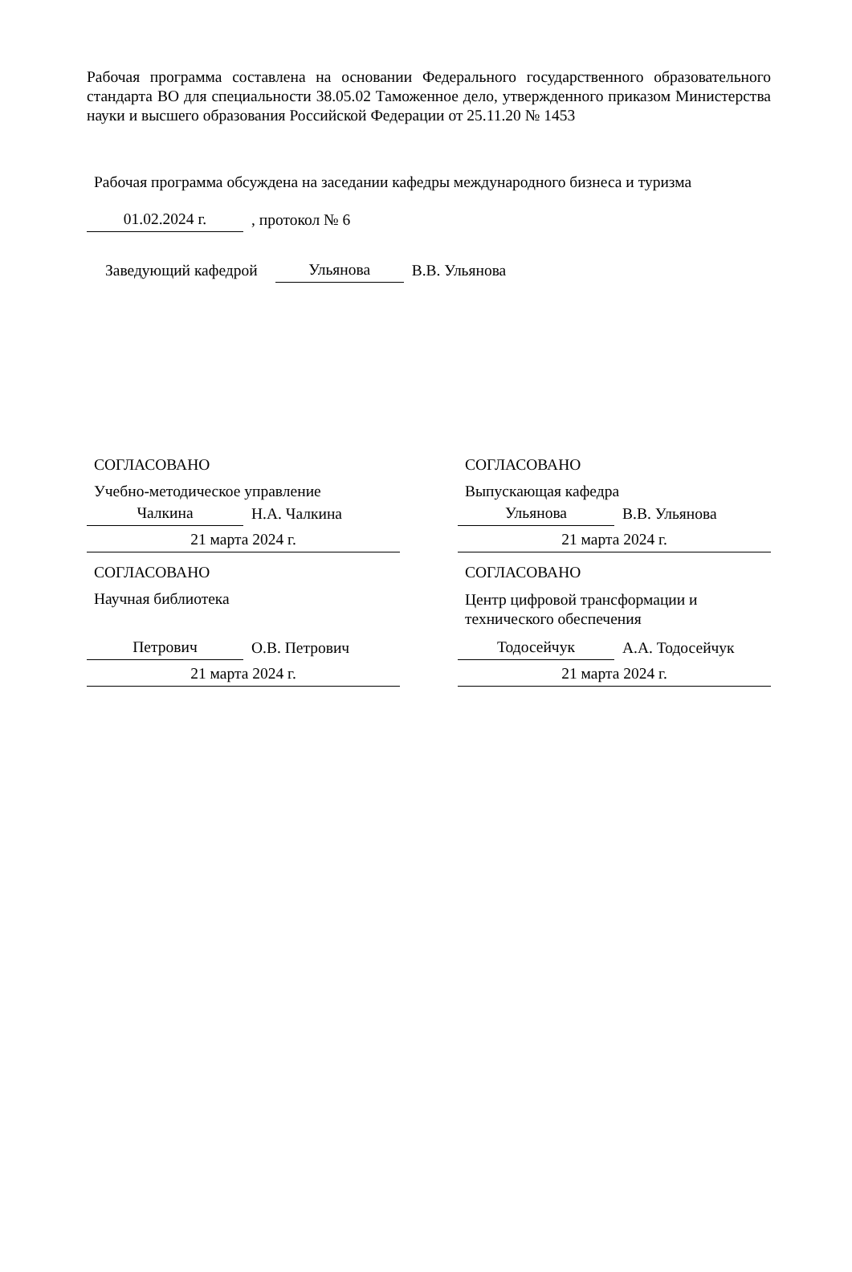Рабочая программа составлена на основании Федерального государственного образовательного стандарта ВО для специальности 38.05.02 Таможенное дело, утвержденного приказом Министерства науки и высшего образования Российской Федерации от 25.11.20 № 1453
Рабочая программа обсуждена на заседании кафедры международного бизнеса и туризма
01.02.2024 г., протокол № 6
Заведующий кафедрой Ульянова В.В. Ульянова
СОГЛАСОВАНО
Учебно-методическое управление
Чалкина Н.А. Чалкина
21 марта 2024 г.
СОГЛАСОВАНО
Выпускающая кафедра
Ульянова В.В. Ульянова
21 марта 2024 г.
СОГЛАСОВАНО
Научная библиотека
Петрович О.В. Петрович
21 марта 2024 г.
СОГЛАСОВАНО
Центр цифровой трансформации и технического обеспечения
Тодосейчук А.А. Тодосейчук
21 марта 2024 г.